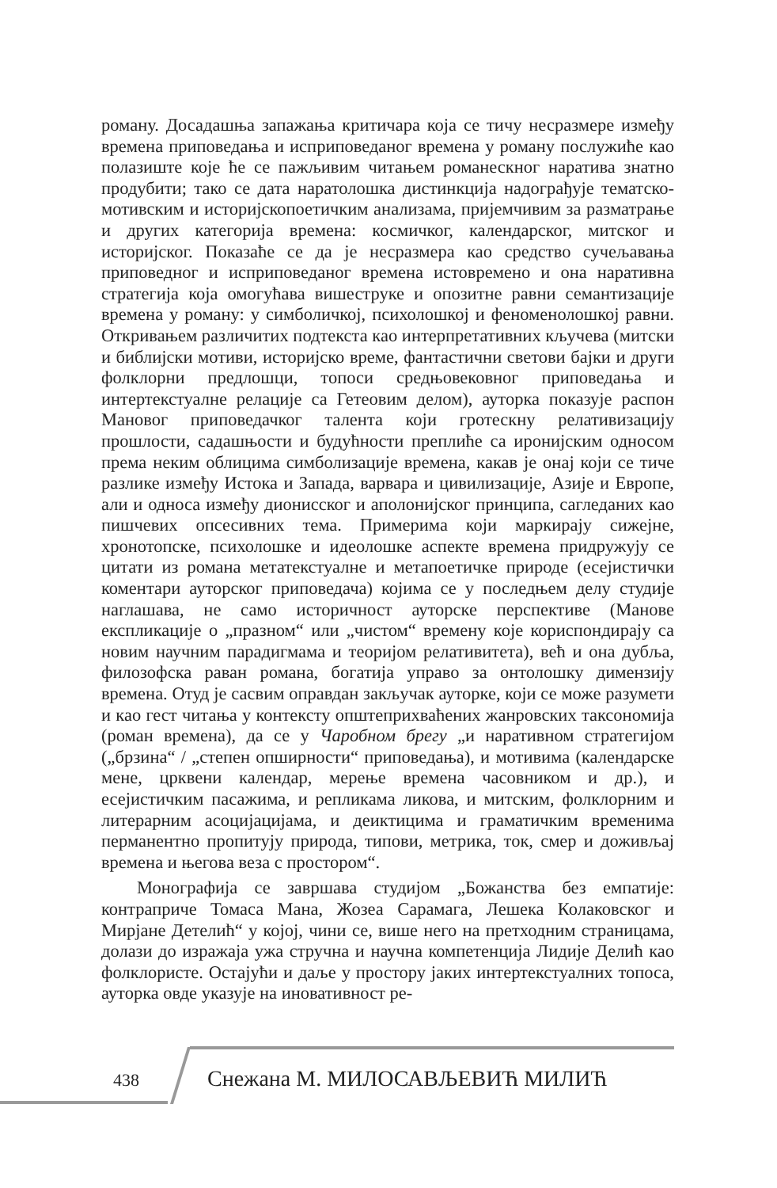роману. Досадашња запажања критичара која се тичу несразмере између времена приповедања и исприповеданог времена у роману послужиће као полазиште које ће се пажљивим читањем романескног наратива знатно продубити; тако се дата наратолошка дистинкција надограђује тематско-мотивским и историјскопоетичким анализама, пријемчивим за разматрање и других категорија времена: космичког, календарског, митског и историјског. Показаће се да је несразмера као средство сучељавања приповедног и исприповеданог времена истовремено и она наративна стратегија која омогућава вишеструке и опозитне равни семантизације времена у роману: у симболичкој, психолошкој и феноменолошкој равни. Откривањем различитих подтекста као интерпретативних кључева (митски и библијски мотиви, историјско време, фантастични светови бајки и други фолклорни предлошци, топоси средњовековног приповедања и интертекстуалне релације са Гетеовим делом), ауторка показује распон Мановог приповедачког талента који гротескну релативизацију прошлости, садашњости и будућности преплиће са иронијским односом према неким облицима симболизације времена, какав је онај који се тиче разлике између Истока и Запада, варвара и цивилизације, Азије и Европе, али и односа између дионисског и аполонијског принципа, сагледаних као пишчевих опсесивних тема. Примерима који маркирају сижејне, хронотопске, психолошке и идеолошке аспекте времена придружују се цитати из романа метатекстуалне и метапоетичке природе (есејистички коментари ауторског приповедача) којима се у последњем делу студије наглашава, не само историчност ауторске перспективе (Манове експликације о „празном“ или „чистом“ времену које кориспондирају са новим научним парадигмама и теоријом релативитета), већ и она дубља, филозофска раван романа, богатија управо за онтолошку димензију времена. Отуд је сасвим оправдан закључак ауторке, који се може разумети и као гест читања у контексту општеприхваћених жанровских таксономија (роман времена), да се у Чаробном брегу „и наративном стратегијом („брзина“ / „степен опширности“ приповедања), и мотивима (календарске мене, црквени календар, мерење времена часовником и др.), и есејистичким пасажима, и репликама ликова, и митским, фолклорним и литерарним асоцијацијама, и деиктицима и граматичким временима перманентно пропитују природа, типови, метрика, ток, смер и доживљај времена и његова веза с простором“.
Монографија се завршава студијом „Божанства без емпатије: контрапричe Томаса Мана, Жозеа Сарамага, Лешека Колаковског и Мирјане Детелић“ у којој, чини се, више него на претходним страницама, долази до изражаја ужа стручна и научна компетенција Лидије Делић као фолклористе. Остајући и даље у простору јаких интертекстуалних топоса, ауторка овде указује на иновативност ре-
438 Снежана М. МИЛОСАВЉЕВИЋ МИЛИЋ